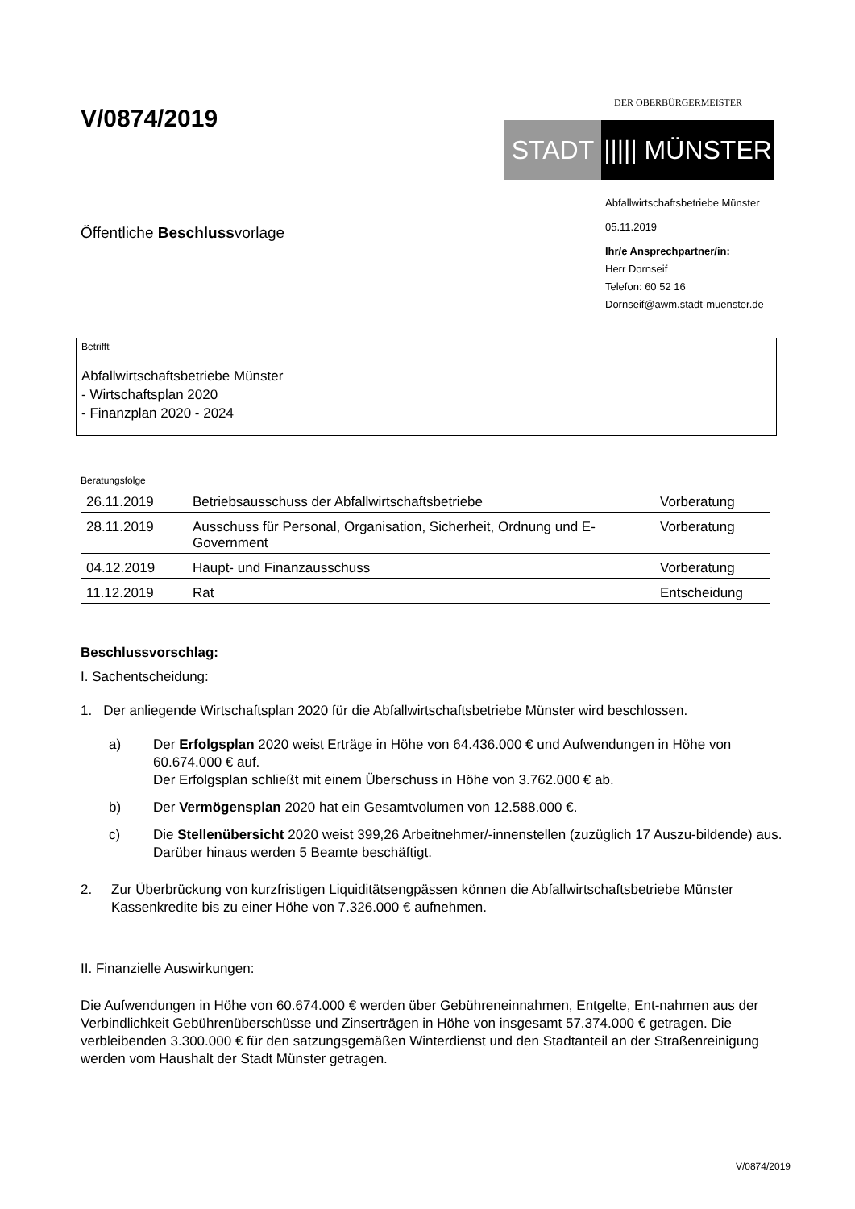V/0874/2019
DER OBERBÜRGERMEISTER
STADT ||||| MÜNSTER
Öffentliche Beschlussvorlage
Abfallwirtschaftsbetriebe Münster
05.11.2019
Ihr/e Ansprechpartner/in:
Herr Dornseif
Telefon: 60 52 16
Dornseif@awm.stadt-muenster.de
Betrifft
Abfallwirtschaftsbetriebe Münster
- Wirtschaftsplan 2020
- Finanzplan 2020 - 2024
Beratungsfolge
| 26.11.2019 | Betriebsausschuss der Abfallwirtschaftsbetriebe | Vorberatung |
| 28.11.2019 | Ausschuss für Personal, Organisation, Sicherheit, Ordnung und E-Government | Vorberatung |
| 04.12.2019 | Haupt- und Finanzausschuss | Vorberatung |
| 11.12.2019 | Rat | Entscheidung |
Beschlussvorschlag:
I. Sachentscheidung:
1. Der anliegende Wirtschaftsplan 2020 für die Abfallwirtschaftsbetriebe Münster wird beschlossen.
a)
Der Erfolgsplan 2020 weist Erträge in Höhe von 64.436.000 € und Aufwendungen in Höhe von 60.674.000 € auf.
Der Erfolgsplan schließt mit einem Überschuss in Höhe von 3.762.000 € ab.
b)
Der Vermögensplan 2020 hat ein Gesamtvolumen von 12.588.000 €.
c)
Die Stellenübersicht 2020 weist 399,26 Arbeitnehmer/-innenstellen (zuzüglich 17 Auszu-bildende) aus. Darüber hinaus werden 5 Beamte beschäftigt.
2.
Zur Überbrückung von kurzfristigen Liquiditätsengpässen können die Abfallwirtschaftsbetriebe Münster Kassenkredite bis zu einer Höhe von 7.326.000 € aufnehmen.
II. Finanzielle Auswirkungen:
Die Aufwendungen in Höhe von 60.674.000 € werden über Gebühreneinnahmen, Entgelte, Ent-nahmen aus der Verbindlichkeit Gebührenüberschüsse und Zinserträgen in Höhe von insgesamt 57.374.000 € getragen. Die verbleibenden 3.300.000 € für den satzungsgemäßen Winterdienst und den Stadtanteil an der Straßenreinigung werden vom Haushalt der Stadt Münster getragen.
V/0874/2019